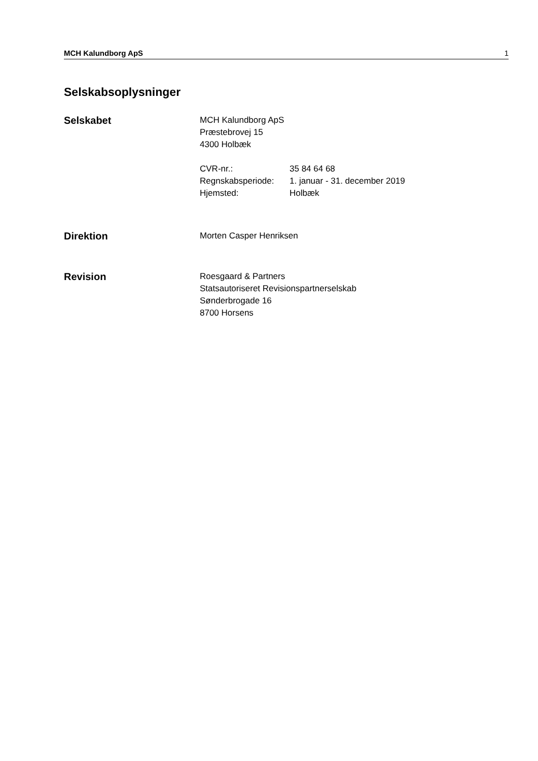MCH Kalundborg ApS 1
Selskabsoplysninger
Selskabet
MCH Kalundborg ApS
Præstebrovej 15
4300 Holbæk
CVR-nr.: 35 84 64 68
Regnskabsperiode: 1. januar - 31. december 2019
Hjemsted: Holbæk
Direktion
Morten Casper Henriksen
Revision
Roesgaard & Partners
Statsautoriseret Revisionspartnerselskab
Sønderbrogade 16
8700 Horsens